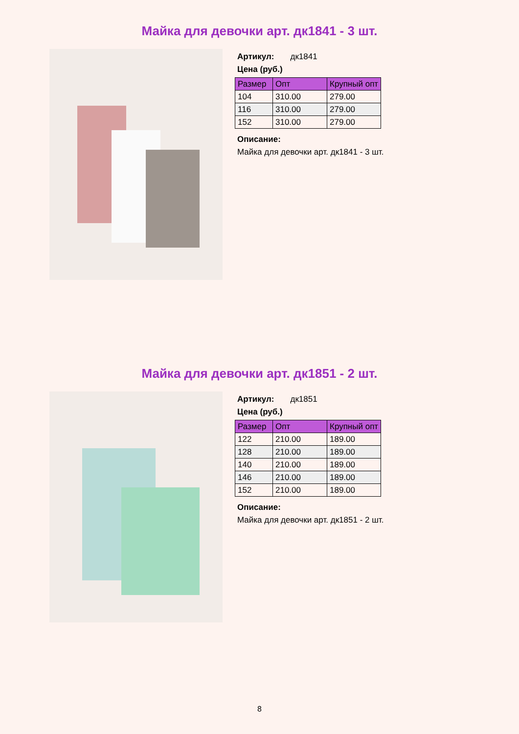Майка для девочки арт. дк1841 - 3 шт.
Артикул: дк1841
Цена (руб.)
| Размер | Опт | Крупный опт |
| --- | --- | --- |
| 104 | 310.00 | 279.00 |
| 116 | 310.00 | 279.00 |
| 152 | 310.00 | 279.00 |
Описание:
Майка для девочки арт. дк1841 - 3 шт.
Майка для девочки арт. дк1851 - 2 шт.
Артикул: дк1851
Цена (руб.)
| Размер | Опт | Крупный опт |
| --- | --- | --- |
| 122 | 210.00 | 189.00 |
| 128 | 210.00 | 189.00 |
| 140 | 210.00 | 189.00 |
| 146 | 210.00 | 189.00 |
| 152 | 210.00 | 189.00 |
Описание:
Майка для девочки арт. дк1851 - 2 шт.
8